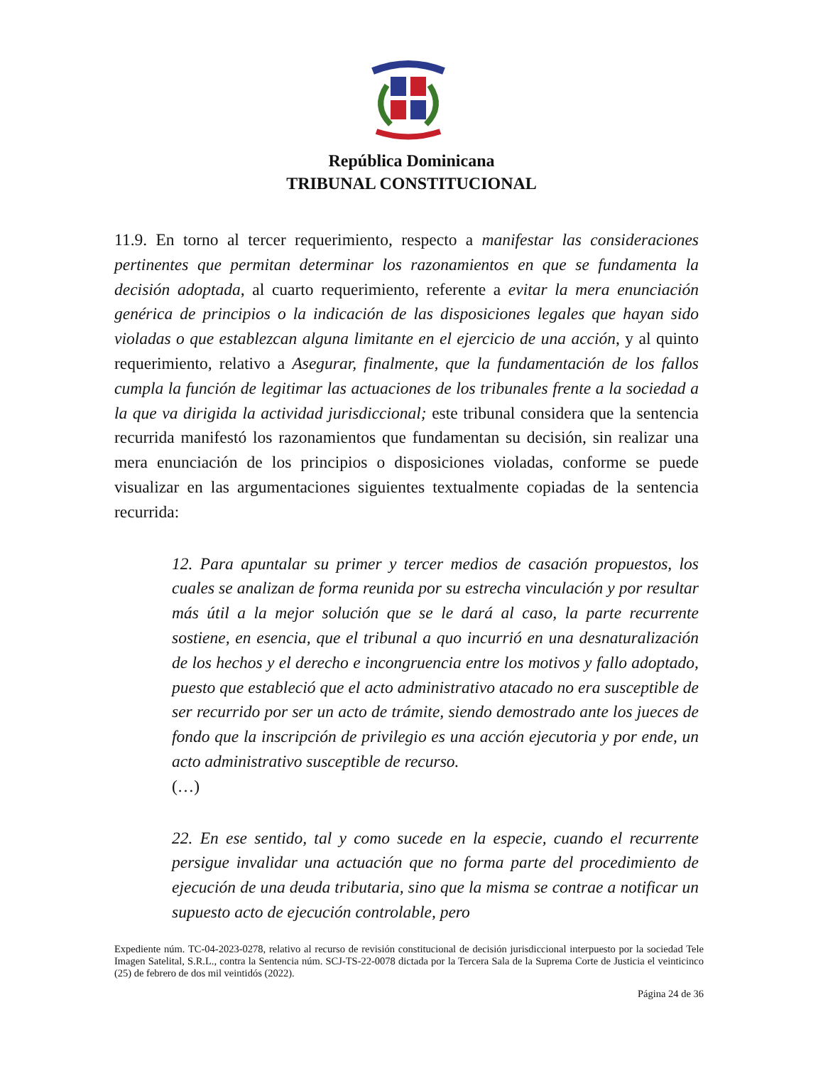República Dominicana
TRIBUNAL CONSTITUCIONAL
11.9. En torno al tercer requerimiento, respecto a manifestar las consideraciones pertinentes que permitan determinar los razonamientos en que se fundamenta la decisión adoptada, al cuarto requerimiento, referente a evitar la mera enunciación genérica de principios o la indicación de las disposiciones legales que hayan sido violadas o que establezcan alguna limitante en el ejercicio de una acción, y al quinto requerimiento, relativo a Asegurar, finalmente, que la fundamentación de los fallos cumpla la función de legitimar las actuaciones de los tribunales frente a la sociedad a la que va dirigida la actividad jurisdiccional; este tribunal considera que la sentencia recurrida manifestó los razonamientos que fundamentan su decisión, sin realizar una mera enunciación de los principios o disposiciones violadas, conforme se puede visualizar en las argumentaciones siguientes textualmente copiadas de la sentencia recurrida:
12. Para apuntalar su primer y tercer medios de casación propuestos, los cuales se analizan de forma reunida por su estrecha vinculación y por resultar más útil a la mejor solución que se le dará al caso, la parte recurrente sostiene, en esencia, que el tribunal a quo incurrió en una desnaturalización de los hechos y el derecho e incongruencia entre los motivos y fallo adoptado, puesto que estableció que el acto administrativo atacado no era susceptible de ser recurrido por ser un acto de trámite, siendo demostrado ante los jueces de fondo que la inscripción de privilegio es una acción ejecutoria y por ende, un acto administrativo susceptible de recurso.
(…)
22. En ese sentido, tal y como sucede en la especie, cuando el recurrente persigue invalidar una actuación que no forma parte del procedimiento de ejecución de una deuda tributaria, sino que la misma se contrae a notificar un supuesto acto de ejecución controlable, pero
Expediente núm. TC-04-2023-0278, relativo al recurso de revisión constitucional de decisión jurisdiccional interpuesto por la sociedad Tele Imagen Satelital, S.R.L., contra la Sentencia núm. SCJ-TS-22-0078 dictada por la Tercera Sala de la Suprema Corte de Justicia el veinticinco (25) de febrero de dos mil veintidós (2022).
Página 24 de 36